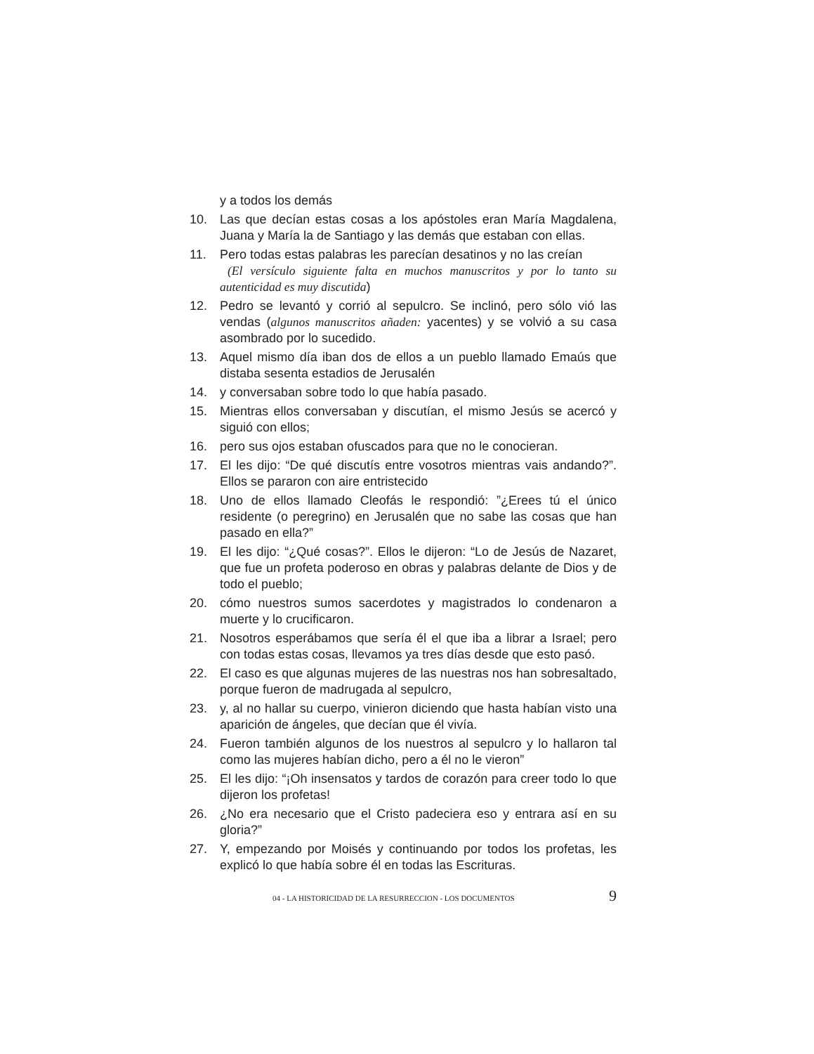y a todos los demás
10. Las que decían estas cosas a los apóstoles eran María Magdalena, Juana y María la de Santiago y las demás que estaban con ellas.
11. Pero todas estas palabras les parecían desatinos y no las creían
(El versículo siguiente falta en muchos manuscritos y por lo tanto su autenticidad es muy discutida)
12. Pedro se levantó y corrió al sepulcro. Se inclinó, pero sólo vió las vendas (algunos manuscritos añaden: yacentes) y se volvió a su casa asombrado por lo sucedido.
13. Aquel mismo día iban dos de ellos a un pueblo llamado Emaús que distaba sesenta estadios de Jerusalén
14. y conversaban sobre todo lo que había pasado.
15. Mientras ellos conversaban y discutían, el mismo Jesús se acercó y siguió con ellos;
16. pero sus ojos estaban ofuscados para que no le conocieran.
17. El les dijo: “De qué discutís entre vosotros mientras vais andando?”. Ellos se pararon con aire entristecido
18. Uno de ellos llamado Cleofás le respondió: ”¿Erees tú el único residente (o peregrino) en Jerusalén que no sabe las cosas que han pasado en ella?”
19. El les dijo: “¿Qué cosas?”. Ellos le dijeron: “Lo de Jesús de Nazaret, que fue un profeta poderoso en obras y palabras delante de Dios y de todo el pueblo;
20. cómo nuestros sumos sacerdotes y magistrados lo condenaron a muerte y lo crucificaron.
21. Nosotros esperábamos que sería él el que iba a librar a Israel; pero con todas estas cosas, llevamos ya tres días desde que esto pasó.
22. El caso es que algunas mujeres de las nuestras nos han sobresaltado, porque fueron de madrugada al sepulcro,
23. y, al no hallar su cuerpo, vinieron diciendo que hasta habían visto una aparición de ángeles, que decían que él vivía.
24. Fueron también algunos de los nuestros al sepulcro y lo hallaron tal como las mujeres habían dicho, pero a él no le vieron”
25. El les dijo: “¡Oh insensatos y tardos de corazón para creer todo lo que dijeron los profetas!
26. ¿No era necesario que el Cristo padeciera eso y entrara así en su gloria?”
27. Y, empezando por Moisés y continuando por todos los profetas, les explicó lo que había sobre él en todas las Escrituras.
04 - LA HISTORICIDAD DE LA RESURRECCION - LOS DOCUMENTOS 9